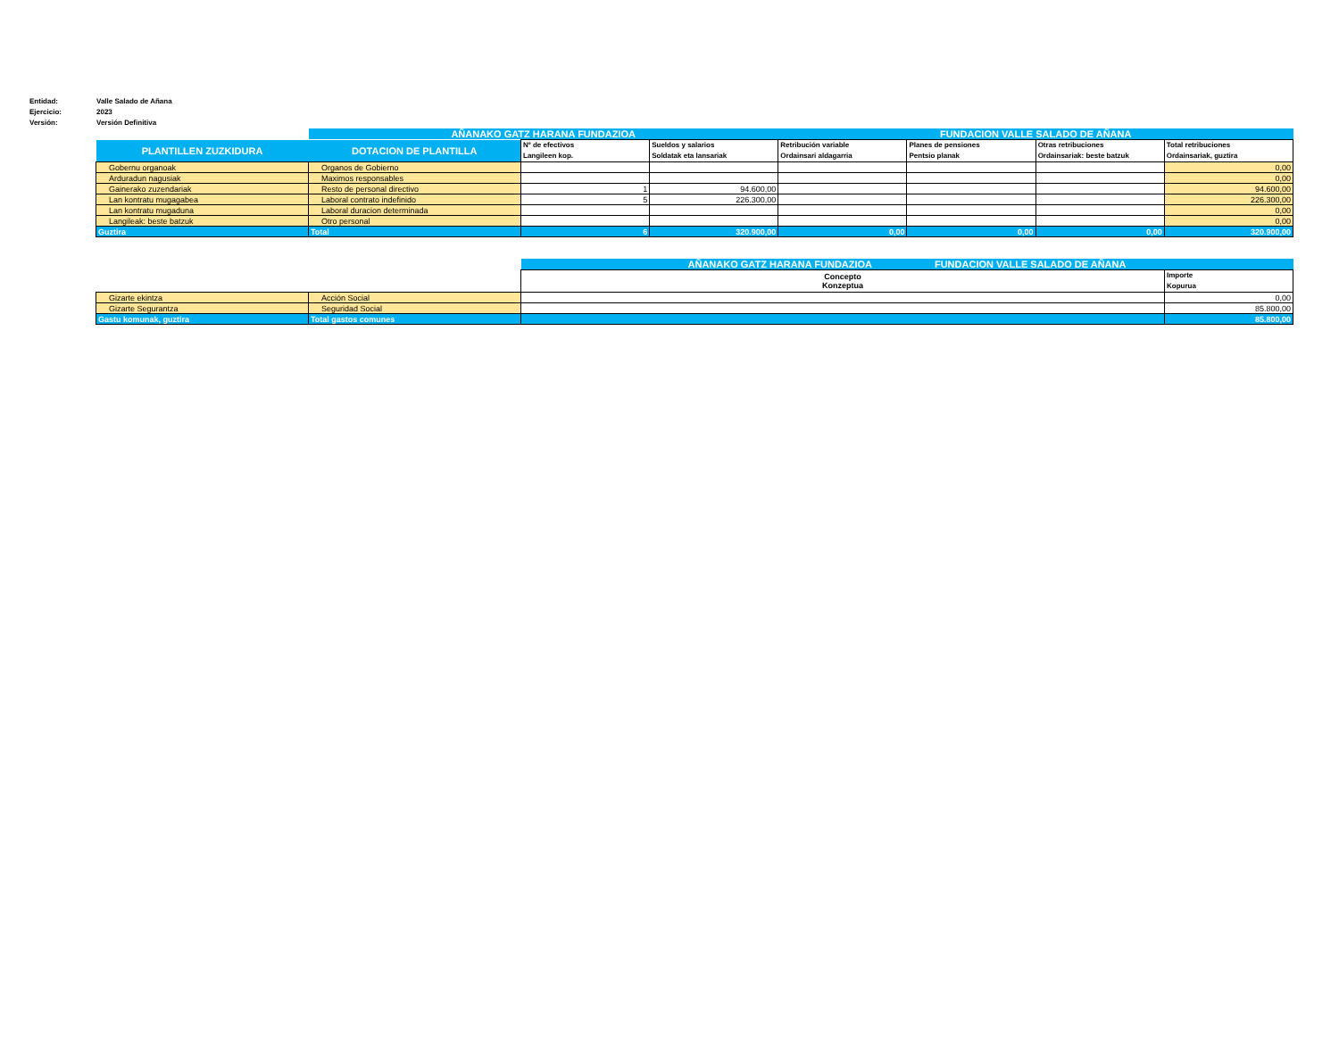Entidad: Valle Salado de Añana
Ejercicio: 2023
Versión: Versión Definitiva
| | AÑANAKO GATZ HARANA FUNDAZIOA | | | FUNDACION VALLE SALADO DE AÑANA | | | |
| PLANTILLEN ZUZKIDURA | DOTACION DE PLANTILLA | Nº de efectivos Langileen kop. | Sueldos y salarios Soldatak eta lansariak | Retribución variable Ordainsari aldagarria | Planes de pensiones Pentsio planak | Otras retribuciones Ordainsariak: beste batzuk | Total retribuciones Ordainsariak, guztira |
| Gobernu organoak | Organos de Gobierno | | | | | | 0,00 |
| Arduradun nagusiak | Maximos responsables | | | | | | 0,00 |
| Gainerako zuzendariak | Resto de personal directivo | 1 | 94.600,00 | | | | 94.600,00 |
| Lan kontratu mugagabea | Laboral contrato indefinido | 5 | 226.300,00 | | | | 226.300,00 |
| Lan kontratu mugaduna | Laboral duracion determinada | | | | | | 0,00 |
| Langileak: beste batzuk | Otro personal | | | | | | 0,00 |
| Guztira | Total | 6 | 320.900,00 | 0,00 | 0,00 | 0,00 | 320.900,00 |
| | | AÑANAKO GATZ HARANA FUNDAZIOA FUNDACION VALLE SALADO DE AÑANA | |
| | | Concepto Konzeptua | Importe Kopurua |
| Gizarte ekintza | Acción Social | | 0,00 |
| Gizarte Segurantza | Seguridad Social | | 85.800,00 |
| Gastu komunak, guztira | Total gastos comunes | | 85.800,00 |